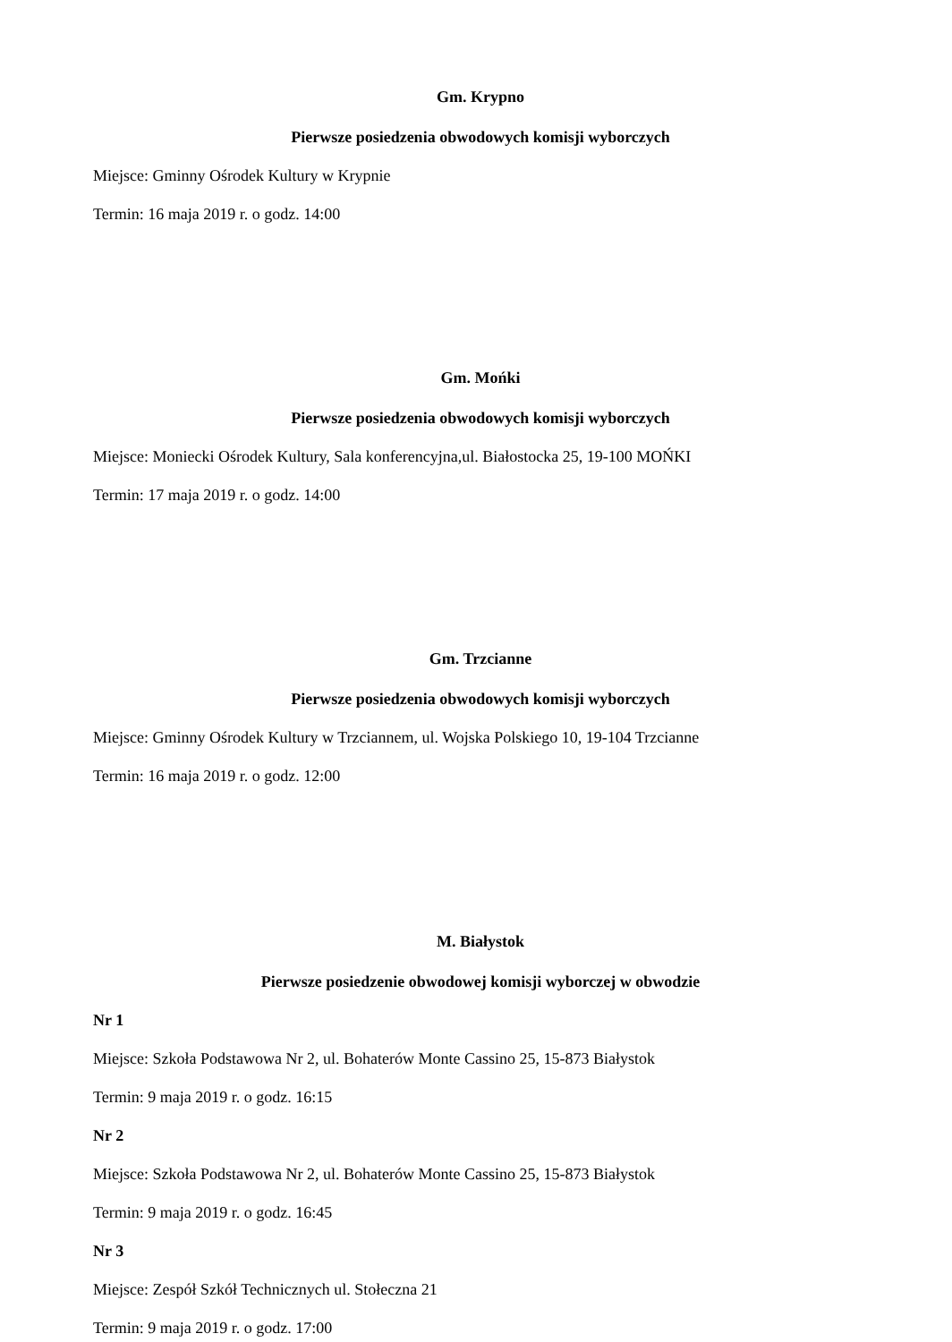Gm. Krypno
Pierwsze posiedzenia obwodowych komisji wyborczych
Miejsce: Gminny Ośrodek Kultury w Krypnie
Termin: 16 maja 2019 r. o godz. 14:00
Gm. Mońki
Pierwsze posiedzenia obwodowych komisji wyborczych
Miejsce: Moniecki Ośrodek Kultury, Sala konferencyjna,ul. Białostocka 25, 19-100 MOŃKI
Termin: 17 maja 2019 r. o godz. 14:00
Gm. Trzcianne
Pierwsze posiedzenia obwodowych komisji wyborczych
Miejsce: Gminny Ośrodek Kultury w Trzciannem, ul. Wojska Polskiego 10, 19-104 Trzcianne
Termin: 16 maja 2019 r. o godz. 12:00
M. Białystok
Pierwsze posiedzenie obwodowej komisji wyborczej w obwodzie
Nr 1
Miejsce: Szkoła Podstawowa Nr 2, ul. Bohaterów Monte Cassino 25, 15-873 Białystok
Termin: 9 maja 2019 r. o godz. 16:15
Nr 2
Miejsce: Szkoła Podstawowa Nr 2, ul. Bohaterów Monte Cassino 25, 15-873 Białystok
Termin: 9 maja 2019 r. o godz. 16:45
Nr 3
Miejsce: Zespół Szkół Technicznych ul. Stołeczna 21
Termin: 9 maja 2019 r. o godz. 17:00